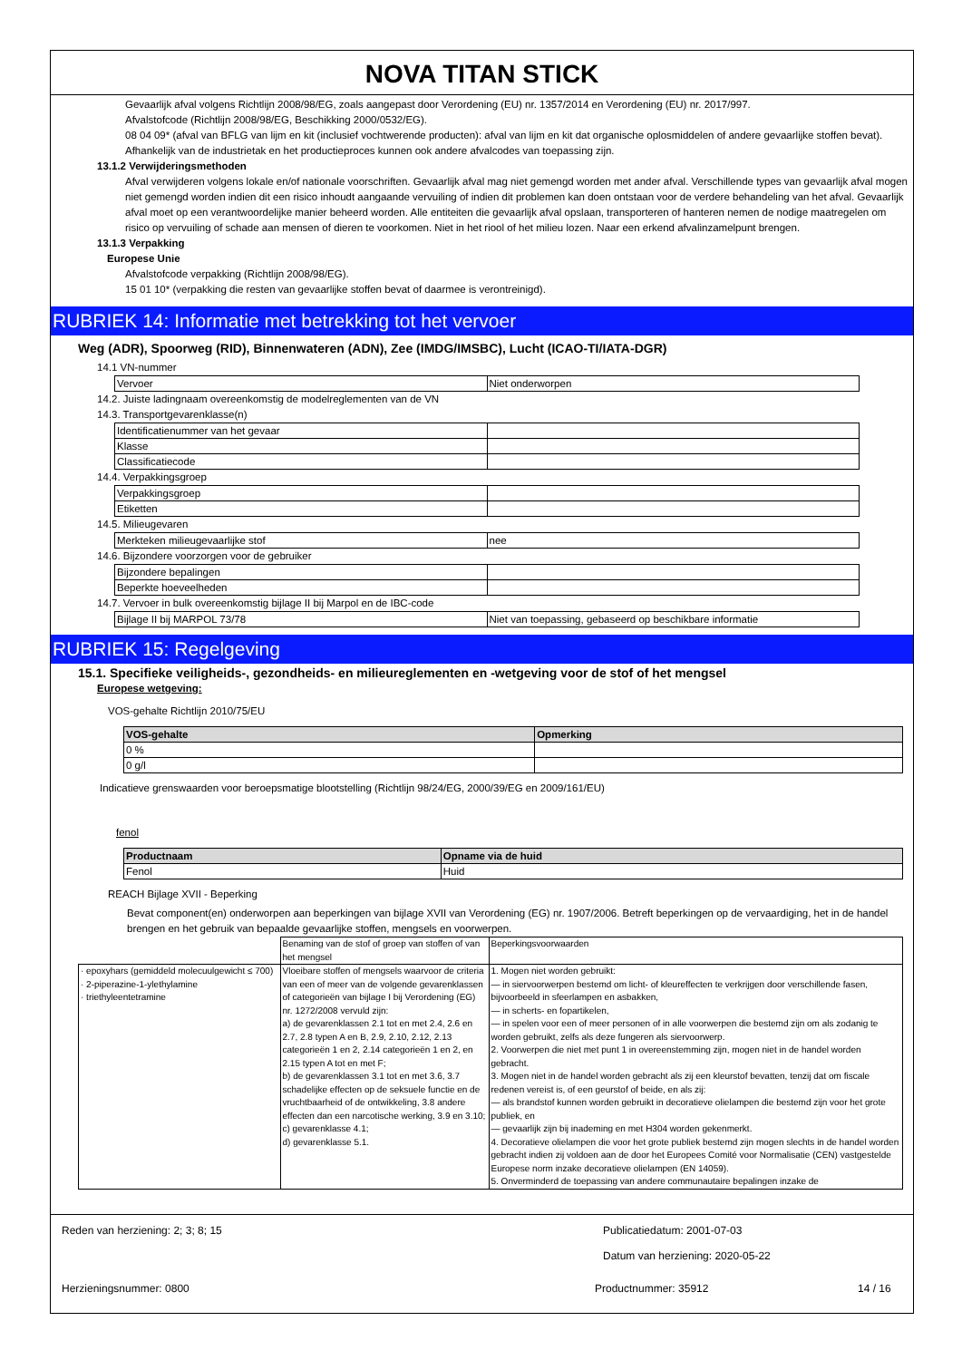NOVA TITAN STICK
Gevaarlijk afval volgens Richtlijn 2008/98/EG, zoals aangepast door Verordening (EU) nr. 1357/2014 en Verordening (EU) nr. 2017/997.
Afvalstofcode (Richtlijn 2008/98/EG, Beschikking 2000/0532/EG).
08 04 09* (afval van BFLG van lijm en kit (inclusief vochtwerende producten): afval van lijm en kit dat organische oplosmiddelen of andere gevaarlijke stoffen bevat). Afhankelijk van de industrietak en het productieproces kunnen ook andere afvalcodes van toepassing zijn.
13.1.2 Verwijderingsmethoden
Afval verwijderen volgens lokale en/of nationale voorschriften. Gevaarlijk afval mag niet gemengd worden met ander afval. Verschillende types van gevaarlijk afval mogen niet gemengd worden indien dit een risico inhoudt aangaande vervuiling of indien dit problemen kan doen ontstaan voor de verdere behandeling van het afval. Gevaarlijk afval moet op een verantwoordelijke manier beheerd worden. Alle entiteiten die gevaarlijk afval opslaan, transporteren of hanteren nemen de nodige maatregelen om risico op vervuiling of schade aan mensen of dieren te voorkomen. Niet in het riool of het milieu lozen. Naar een erkend afvalinzamelpunt brengen.
13.1.3 Verpakking
Europese Unie
Afvalstofcode verpakking (Richtlijn 2008/98/EG).
15 01 10* (verpakking die resten van gevaarlijke stoffen bevat of daarmee is verontreinigd).
RUBRIEK 14: Informatie met betrekking tot het vervoer
Weg (ADR), Spoorweg (RID), Binnenwateren (ADN), Zee (IMDG/IMSBC), Lucht (ICAO-TI/IATA-DGR)
14.1 VN-nummer
| Vervoer | Niet onderworpen |
14.2. Juiste ladingnaam overeenkomstig de modelreglementen van de VN
14.3. Transportgevarenklasse(n)
| Identificatienummer van het gevaar | |
| Klasse | |
| Classificatiecode | |
14.4. Verpakkingsgroep
| Verpakkingsgroep | |
| Etiketten | |
14.5. Milieugevaren
| Merkteken milieugevaarlijke stof | nee |
14.6. Bijzondere voorzorgen voor de gebruiker
| Bijzondere bepalingen | |
| Beperkte hoeveelheden | |
14.7. Vervoer in bulk overeenkomstig bijlage II bij Marpol en de IBC-code
| Bijlage II bij MARPOL 73/78 | Niet van toepassing, gebaseerd op beschikbare informatie |
RUBRIEK 15: Regelgeving
15.1. Specifieke veiligheids-, gezondheids- en milieureglementen en -wetgeving voor de stof of het mengsel
Europese wetgeving:
VOS-gehalte Richtlijn 2010/75/EU
| VOS-gehalte | Opmerking |
| --- | --- |
| 0 % | |
| 0 g/l | |
Indicatieve grenswaarden voor beroepsmatige blootstelling (Richtlijn 98/24/EG, 2000/39/EG en 2009/161/EU)
fenol
| Productnaam | Opname via de huid |
| --- | --- |
| Fenol | Huid |
REACH Bijlage XVII - Beperking
Bevat component(en) onderworpen aan beperkingen van bijlage XVII van Verordening (EG) nr. 1907/2006. Betreft beperkingen op de vervaardiging, het in de handel brengen en het gebruik van bepaalde gevaarlijke stoffen, mengsels en voorwerpen.
| | Benaming van de stof of groep van stoffen of van het mengsel | Beperkingsvoorwaarden |
| · epoxyhars (gemiddeld molecuulgewicht ≤ 700) · 2-piperazine-1-ylethylamine · triethyleentetramine | Vloeibare stoffen of mengsels waarvoor de criteria van een of meer van de volgende gevarenklassen of categorieën van bijlage I bij Verordening (EG) nr. 1272/2008 vervuld zijn: a) de gevarenklassen 2.1 tot en met 2.4, 2.6 en 2.7, 2.8 typen A en B, 2.9, 2.10, 2.12, 2.13 categorieën 1 en 2, 2.14 categorieën 1 en 2, en 2.15 typen A tot en met F; b) de gevarenklassen 3.1 tot en met 3.6, 3.7 schadelijke effecten op de seksuele functie en de vruchtbaarheid of de ontwikkeling, 3.8 andere effecten dan een narcotische werking, 3.9 en 3.10; c) gevarenklasse 4.1; d) gevarenklasse 5.1. | 1. Mogen niet worden gebruikt: — in siervoorwerpen bestemd om licht- of kleureffecten te verkrijgen door verschillende fasen, bijvoorbeeld in sfeerlampen en asbakken, — in scherts- en fopartikelen, — in spelen voor een of meer personen of in alle voorwerpen die bestemd zijn om als zodanig te worden gebruikt, zelfs als deze fungeren als siervoorwerp. 2. Voorwerpen die niet met punt 1 in overeenstemming zijn, mogen niet in de handel worden gebracht. 3. Mogen niet in de handel worden gebracht als zij een kleurstof bevatten, tenzij dat om fiscale redenen vereist is, of een geurstof of beide, en als zij: — als brandstof kunnen worden gebruikt in decoratieve olielampen die bestemd zijn voor het grote publiek, en — gevaarlijk zijn bij inademing en met H304 worden gekenmerkt. 4. Decoratieve olielampen die voor het grote publiek bestemd zijn mogen slechts in de handel worden gebracht indien zij voldoen aan de door het Europees Comité voor Normalisatie (CEN) vastgestelde Europese norm inzake decoratieve olielampen (EN 14059). 5. Onverminderd de toepassing van andere communautaire bepalingen inzake de |
Reden van herziening: 2; 3; 8; 15
Publicatiedatum: 2001-07-03
Datum van herziening: 2020-05-22
Herzieningsnummer: 0800 Productnummer: 35912 14 / 16